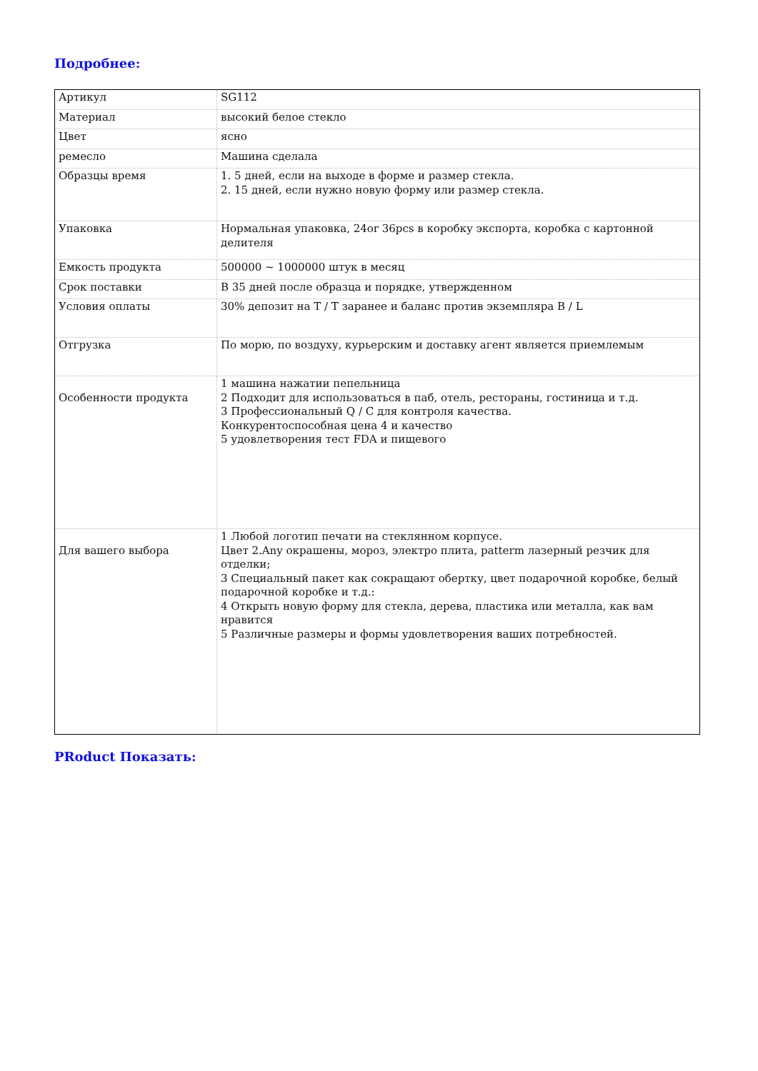Подробнее:
| Артикул | SG112 |
| Материал | высокий белое стекло |
| Цвет | ясно |
| ремесло | Машина сделала |
| Образцы время | 1. 5 дней, если на выходе в форме и размер стекла. 2. 15 дней, если нужно новую форму или размер стекла. |
| Упаковка | Нормальная упаковка, 24or 36pcs в коробку экспорта, коробка с картонной делителя |
| Емкость продукта | 500000 ~ 1000000 штук в месяц |
| Срок поставки | В 35 дней после образца и порядке, утвержденном |
| Условия оплаты | 30% депозит на T / T заранее и баланс против экземпляра B / L |
| Отгрузка | По морю, по воздуху, курьерским и доставку агент является приемлемым |
| Особенности продукта | 1 машина нажатии пепельница 2 Подходит для использоваться в паб, отель, рестораны, гостиница и т.д. 3 Профессиональный Q / C для контроля качества. Конкурентоспособная цена 4 и качество 5 удовлетворения тест FDA и пищевого |
| Для вашего выбора | 1 Любой логотип печати на стеклянном корпусе. Цвет 2.Any окрашены, мороз, электро плита, patterm лазерный резчик для отделки; 3 Специальный пакет как сокращают обертку, цвет подарочной коробке, белый подарочной коробке и т.д.: 4 Открыть новую форму для стекла, дерева, пластика или металла, как вам нравится 5 Различные размеры и формы удовлетворения ваших потребностей. |
PRoduct Показать: